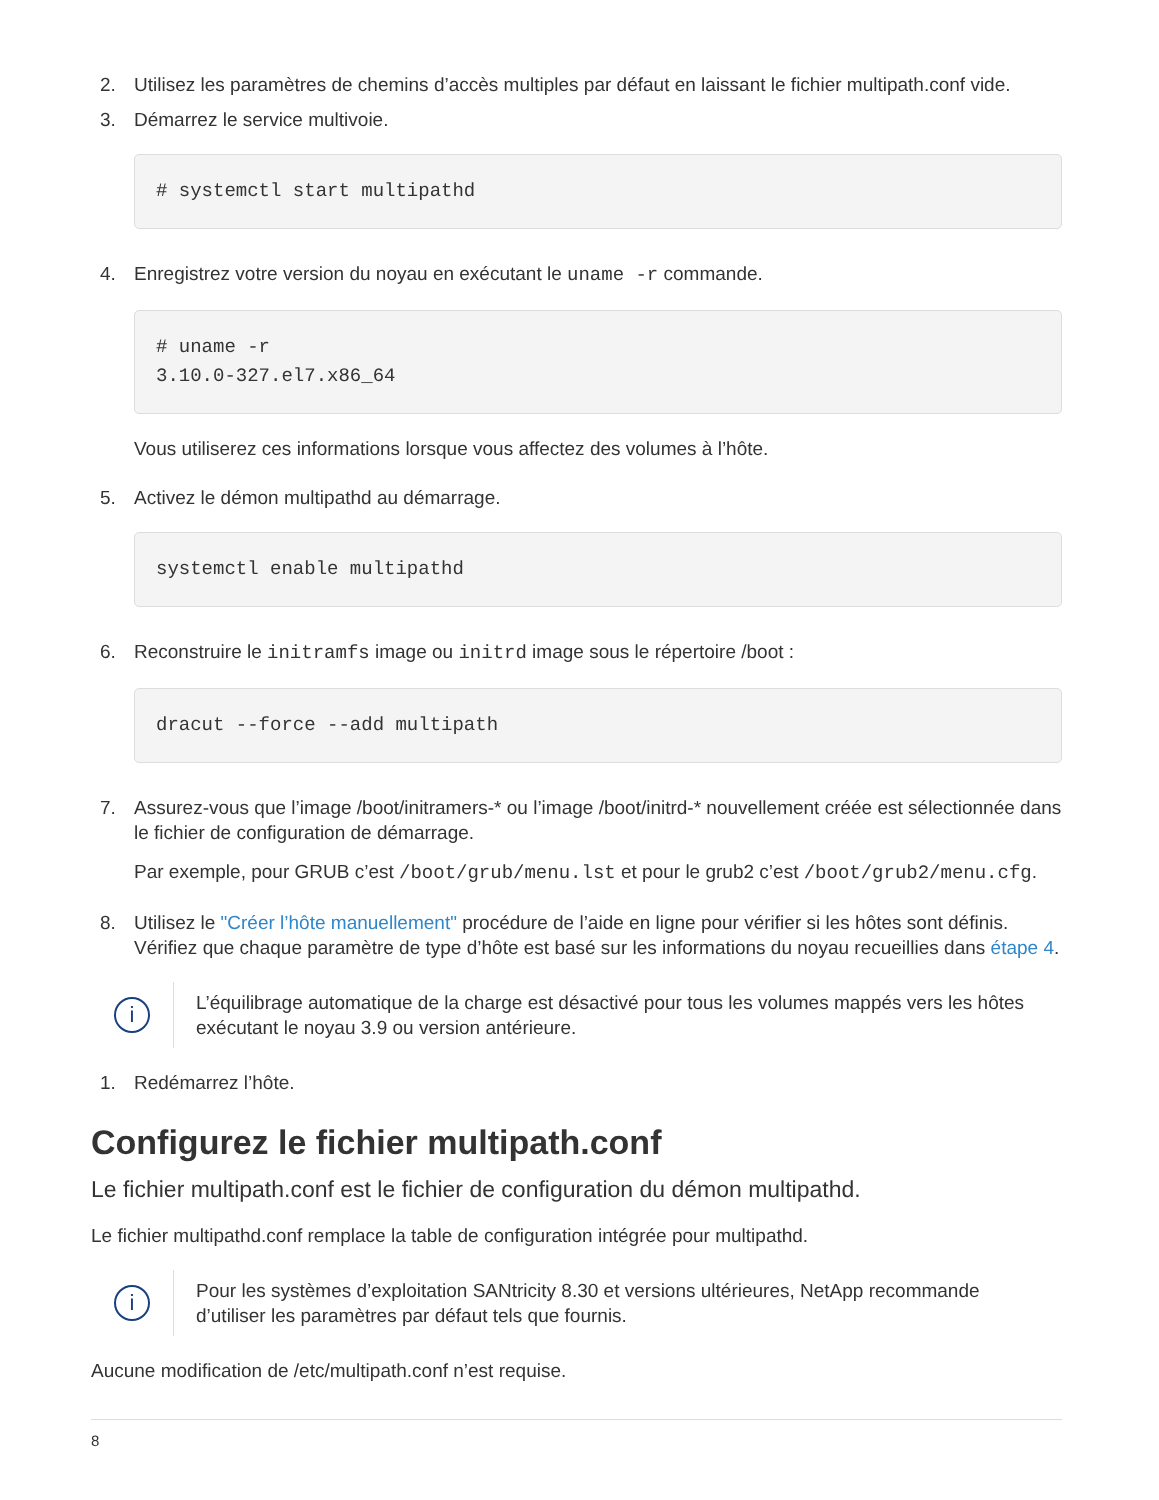2. Utilisez les paramètres de chemins d’accès multiples par défaut en laissant le fichier multipath.conf vide.
3. Démarrez le service multivoie.
# systemctl start multipathd
4. Enregistrez votre version du noyau en exécutant le uname -r commande.
# uname -r
3.10.0-327.el7.x86_64
Vous utiliserez ces informations lorsque vous affectez des volumes à l’hôte.
5. Activez le démon multipathd au démarrage.
systemctl enable multipathd
6. Reconstruire le initramfs image ou initrd image sous le répertoire /boot :
dracut --force --add multipath
7. Assurez-vous que l’image /boot/initramers-* ou l’image /boot/initrd-* nouvellement créée est sélectionnée dans le fichier de configuration de démarrage.
Par exemple, pour GRUB c’est /boot/grub/menu.lst et pour le grub2 c’est /boot/grub2/menu.cfg.
8. Utilisez le "Créer l’hôte manuellement" procédure de l’aide en ligne pour vérifier si les hôtes sont définis. Vérifiez que chaque paramètre de type d’hôte est basé sur les informations du noyau recueillies dans étape 4.
i
L’équilibrage automatique de la charge est désactivé pour tous les volumes mappés vers les hôtes exécutant le noyau 3.9 ou version antérieure.
1. Redémarrez l’hôte.
Configurez le fichier multipath.conf
Le fichier multipath.conf est le fichier de configuration du démon multipathd.
Le fichier multipathd.conf remplace la table de configuration intégrée pour multipathd.
i
Pour les systèmes d’exploitation SANtricity 8.30 et versions ultérieures, NetApp recommande d’utiliser les paramètres par défaut tels que fournis.
Aucune modification de /etc/multipath.conf n’est requise.
8